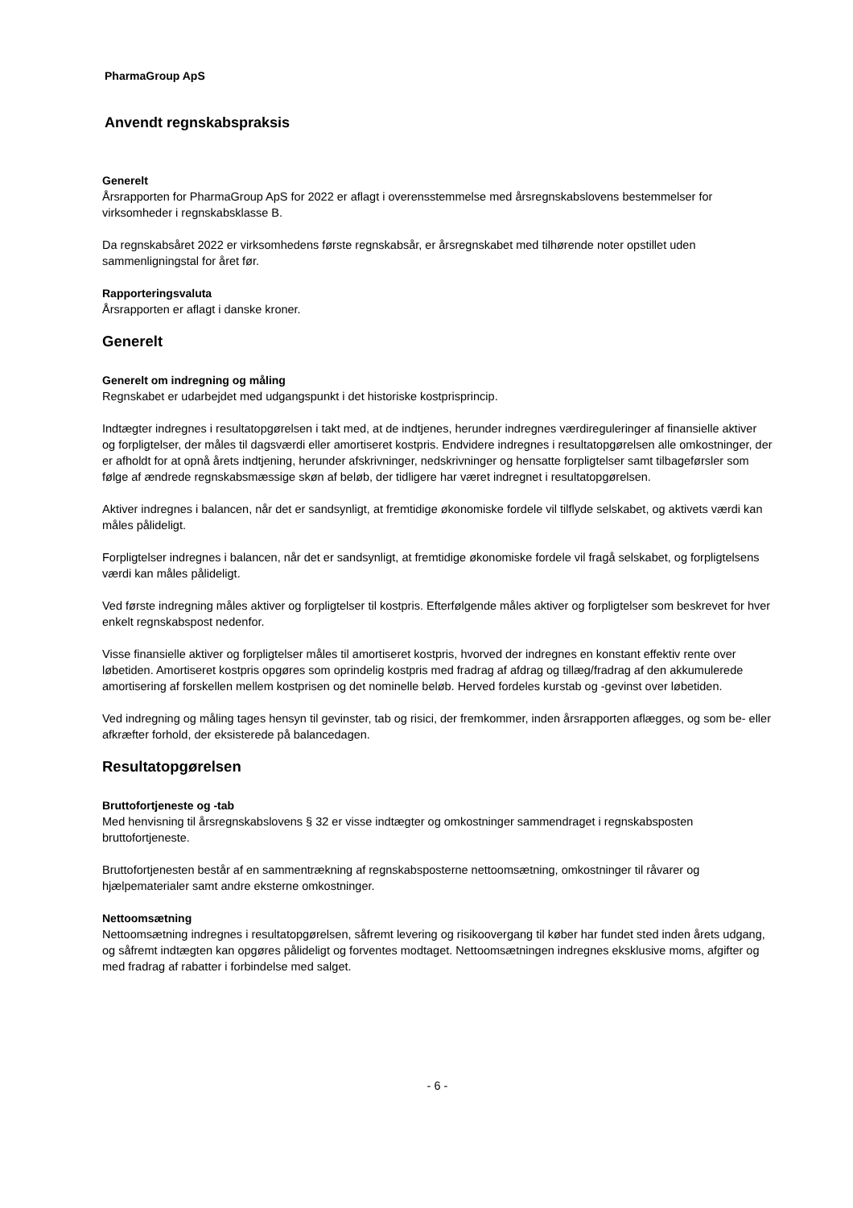PharmaGroup ApS
Anvendt regnskabspraksis
Generelt
Årsrapporten for PharmaGroup ApS for 2022 er aflagt i overensstemmelse med årsregnskabslovens bestemmelser for virksomheder i regnskabsklasse B.
Da regnskabsåret 2022 er virksomhedens første regnskabsår, er årsregnskabet med tilhørende noter opstillet uden sammenligningstal for året før.
Rapporteringsvaluta
Årsrapporten er aflagt i danske kroner.
Generelt
Generelt om indregning og måling
Regnskabet er udarbejdet med udgangspunkt i det historiske kostprisprincip.
Indtægter indregnes i resultatopgørelsen i takt med, at de indtjenes, herunder indregnes værdireguleringer af finansielle aktiver og forpligtelser, der måles til dagsværdi eller amortiseret kostpris. Endvidere indregnes i resultatopgørelsen alle omkostninger, der er afholdt for at opnå årets indtjening, herunder afskrivninger, nedskrivninger og hensatte forpligtelser samt tilbageførsler som følge af ændrede regnskabsmæssige skøn af beløb, der tidligere har været indregnet i resultatopgørelsen.
Aktiver indregnes i balancen, når det er sandsynligt, at fremtidige økonomiske fordele vil tilflyde selskabet, og aktivets værdi kan måles pålideligt.
Forpligtelser indregnes i balancen, når det er sandsynligt, at fremtidige økonomiske fordele vil fragå selskabet, og forpligtelsens værdi kan måles pålideligt.
Ved første indregning måles aktiver og forpligtelser til kostpris. Efterfølgende måles aktiver og forpligtelser som beskrevet for hver enkelt regnskabspost nedenfor.
Visse finansielle aktiver og forpligtelser måles til amortiseret kostpris, hvorved der indregnes en konstant effektiv rente over løbetiden. Amortiseret kostpris opgøres som oprindelig kostpris med fradrag af afdrag og tillæg/fradrag af den akkumulerede amortisering af forskellen mellem kostprisen og det nominelle beløb. Herved fordeles kurstab og -gevinst over løbetiden.
Ved indregning og måling tages hensyn til gevinster, tab og risici, der fremkommer, inden årsrapporten aflægges, og som be- eller afkræfter forhold, der eksisterede på balancedagen.
Resultatopgørelsen
Bruttofortjeneste og -tab
Med henvisning til årsregnskabslovens § 32 er visse indtægter og omkostninger sammendraget i regnskabsposten bruttofortjeneste.
Bruttofortjenesten består af en sammentrækning af regnskabsposterne nettoomsætning, omkostninger til råvarer og hjælpematerialer samt andre eksterne omkostninger.
Nettoomsætning
Nettoomsætning indregnes i resultatopgørelsen, såfremt levering og risikoovergang til køber har fundet sted inden årets udgang, og såfremt indtægten kan opgøres pålideligt og forventes modtaget. Nettoomsætningen indregnes eksklusive moms, afgifter og med fradrag af rabatter i forbindelse med salget.
- 6 -